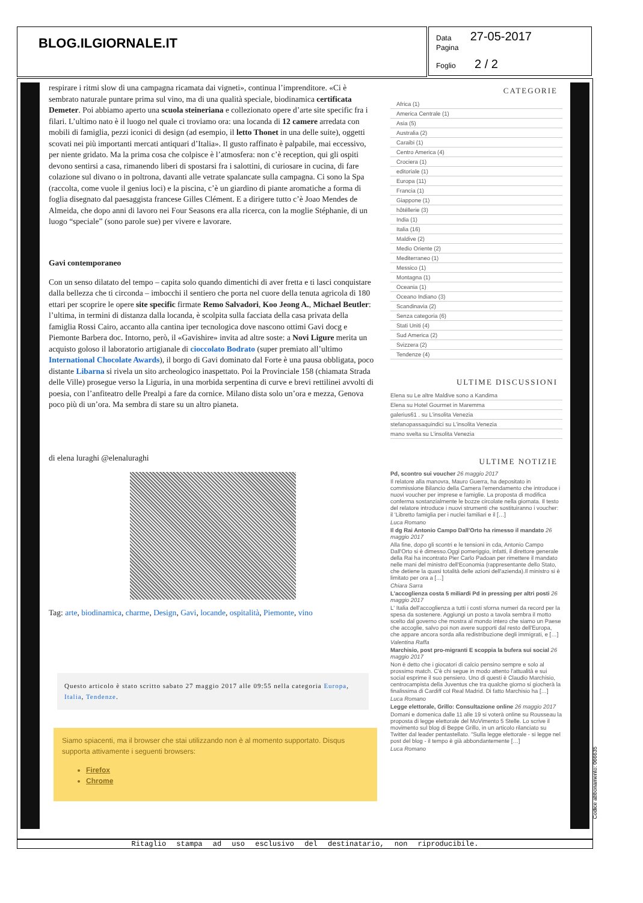BLOG.ILGIORNALE.IT
Data 27-05-2017
Pagina
Foglio 2 / 2
respirare i ritmi slow di una campagna ricamata dai vigneti», continua l’imprenditore. «Ci è sembrato naturale puntare prima sul vino, ma di una qualità speciale, biodinamica certificata Demeter. Poi abbiamo aperto una scuola steineriana e collezionato opere d’arte site specific fra i filari. L’ultimo nato è il luogo nel quale ci troviamo ora: una locanda di 12 camere arredata con mobili di famiglia, pezzi iconici di design (ad esempio, il letto Thonet in una delle suite), oggetti scovati nei più importanti mercati antiquari d’Italia». Il gusto raffinato è palpabile, mai eccessivo, per niente gridato. Ma la prima cosa che colpisce è l’atmosfera: non c’è reception, qui gli ospiti devono sentirsi a casa, rimanendo liberi di spostarsi fra i salottini, di curiosare in cucina, di fare colazione sul divano o in poltrona, davanti alle vetrate spalancate sulla campagna. Ci sono la Spa (raccolta, come vuole il genius loci) e la piscina, c’è un giardino di piante aromatiche a forma di foglia disegnato dal paesaggista francese Gilles Clément. E a dirigere tutto c’è Joao Mendes de Almeida, che dopo anni di lavoro nei Four Seasons era alla ricerca, con la moglie Stéphanie, di un luogo “speciale” (sono parole sue) per vivere e lavorare.
Gavi contemporaneo
Con un senso dilatato del tempo – capita solo quando dimentichi di aver fretta e ti lasci conquistare dalla bellezza che ti circonda – imbocchi il sentiero che porta nel cuore della tenuta agricola di 180 ettari per scoprire le opere site specific firmate Remo Salvadori, Koo Jeong A., Michael Beutler: l’ultima, in termini di distanza dalla locanda, è scolpita sulla facciata della casa privata della famiglia Rossi Cairo, accanto alla cantina iper tecnologica dove nascono ottimi Gavi docg e Piemonte Barbera doc. Intorno, però, il «Gavishire» invita ad altre soste: a Novi Ligure merita un acquisto goloso il laboratorio artigianale di cioccolato Bodrato (super premiato all’ultimo International Chocolate Awards), il borgo di Gavi dominato dal Forte è una pausa obbligata, poco distante Libarna si rivela un sito archeologico inaspettato. Poi la Provinciale 158 (chiamata Strada delle Ville) prosegue verso la Liguria, in una morbida serpentina di curve e brevi rettilinei avvolti di poesia, con l’anfiteatro delle Prealpi a fare da cornice. Milano dista solo un’ora e mezza, Genova poco più di un’ora. Ma sembra di stare su un altro pianeta.
di elena luraghi @elenaluraghi
Tag: arte, biodinamica, charme, Design, Gavi, locande, ospitalità, Piemonte, vino
Questo articolo è stato scritto sabato 27 maggio 2017 alle 09:55 nella categoria Europa, Italia, Tendenze.
Siamo spiacenti, ma il browser che stai utilizzando non è al momento supportato. Disqus supporta attivamente i seguenti browsers:
Firefox
Chrome
CATEGORIE
Africa (1)
America Centrale (1)
Asia (5)
Australia (2)
Caraibi (1)
Centro America (4)
Crociera (1)
editoriale (1)
Europa (11)
Francia (1)
Giappone (1)
hôtéllerie (3)
India (1)
Italia (16)
Maldive (2)
Medio Oriente (2)
Mediterraneo (1)
Messico (1)
Montagna (1)
Oceania (1)
Oceano Indiano (3)
Scandinavia (2)
Senza categoria (6)
Stati Uniti (4)
Sud America (2)
Svizzera (2)
Tendenze (4)
ULTIME DISCUSSIONI
Elena su Le altre Maldive sono a Kandima
Elena su Hotel Gourmet in Maremma
galerius61 . su L’insolita Venezia
stefanopassaquindici su L’insolita Venezia
mano svelta su L’insolita Venezia
ULTIME NOTIZIE
Pd, scontro sui voucher 26 maggio 2017
Il relatore alla manovra, Mauro Guerra, ha depositato in commissione Bilancio della Camera l'emendamento che introduce i nuovi voucher per imprese e famiglie. La proposta di modifica conferma sostanzialmente le bozze circolate nella giornata. Il testo del relatore introduce i nuovi strumenti che sostituiranno i voucher: il 'Libretto famiglia per i nuclei familiari e il […]
Luca Romano
Il dg Rai Antonio Campo Dall'Orto ha rimesso il mandato 26 maggio 2017
Alla fine, dopo gli scontri e le tensioni in cda, Antonio Campo Dall'Orto si è dimesso.Oggi pomeriggio, infatti, il direttore generale della Rai ha incontrato Pier Carlo Padoan per rimettere il mandato nelle mani del ministro dell'Economia (rappresentante dello Stato, che detiene la quasi totalità delle azioni dell'azienda).Il ministro si è limitato per ora a […]
Chiara Sarra
L'accoglienza costa 5 miliardi Pd in pressing per altri posti 26 maggio 2017
L' Italia dell'accoglienza a tutti i costi sforna numeri da record per la spesa da sostenere. Aggiungi un posto a tavola sembra il motto scelto dal governo che mostra al mondo intero che siamo un Paese che accoglie, salvo poi non avere supporti dal resto dell'Europa, che appare ancora sorda alla redistribuzione degli immigrati, e […]
Valentina Raffa
Marchisio, post pro-migranti E scoppia la bufera sui social 26 maggio 2017
Non è detto che i giocatori di calcio pensino sempre e solo al prossimo match. C'è chi segue in modo attento l'attualità e sui social esprime il suo pensiero. Uno di questi è Claudio Marchisio, centrocampista della Juventus che tra qualche giorno si giocherà la finalissima di Cardiff col Real Madrid. Di fatto Marchisio ha […]
Luca Romano
Legge elettorale, Grillo: Consultazione online 26 maggio 2017
Domani e domenica dalle 11 alle 19 si voterà online su Rousseau la proposta di legge elettorale del MoVimento 5 Stelle. Lo scrive il movimento sul blog di Beppe Grillo, in un articolo rilanciato su Twitter dal leader pentastellato. "Sulla legge elettorale - si legge nel post del blog - il tempo è già abbondantemente […]
Luca Romano
Codice abbonamento: 066635
Ritaglio stampa ad uso esclusivo del destinatario, non riproducibile.